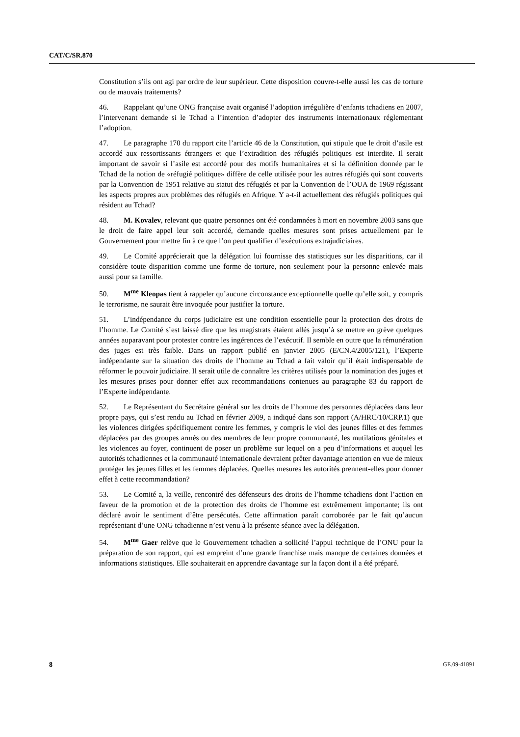CAT/C/SR.870
Constitution s’ils ont agi par ordre de leur supérieur. Cette disposition couvre-t-elle aussi les cas de torture ou de mauvais traitements?
46. Rappelant qu’une ONG française avait organisé l’adoption irrégulière d’enfants tchadiens en 2007, l’intervenant demande si le Tchad a l’intention d’adopter des instruments internationaux réglementant l’adoption.
47. Le paragraphe 170 du rapport cite l’article 46 de la Constitution, qui stipule que le droit d’asile est accordé aux ressortissants étrangers et que l’extradition des réfugiés politiques est interdite. Il serait important de savoir si l’asile est accordé pour des motifs humanitaires et si la définition donnée par le Tchad de la notion de «réfugié politique» diffère de celle utilisée pour les autres réfugiés qui sont couverts par la Convention de 1951 relative au statut des réfugiés et par la Convention de l’OUA de 1969 régissant les aspects propres aux problèmes des réfugiés en Afrique. Y a-t-il actuellement des réfugiés politiques qui résident au Tchad?
48. M. Kovalev, relevant que quatre personnes ont été condamnées à mort en novembre 2003 sans que le droit de faire appel leur soit accordé, demande quelles mesures sont prises actuellement par le Gouvernement pour mettre fin à ce que l’on peut qualifier d’exécutions extrajudiciaires.
49. Le Comité apprécierait que la délégation lui fournisse des statistiques sur les disparitions, car il considère toute disparition comme une forme de torture, non seulement pour la personne enlevée mais aussi pour sa famille.
50. M<sup>me</sup> Kleopas tient à rappeler qu’aucune circonstance exceptionnelle quelle qu’elle soit, y compris le terrorisme, ne saurait être invoquée pour justifier la torture.
51. L’indépendance du corps judiciaire est une condition essentielle pour la protection des droits de l’homme. Le Comité s’est laissé dire que les magistrats étaient allés jusqu’à se mettre en grève quelques années auparavant pour protester contre les ingérences de l’exécutif. Il semble en outre que la rémunération des juges est très faible. Dans un rapport publié en janvier 2005 (E/CN.4/2005/121), l’Experte indépendante sur la situation des droits de l’homme au Tchad a fait valoir qu’il était indispensable de réformer le pouvoir judiciaire. Il serait utile de connaître les critères utilisés pour la nomination des juges et les mesures prises pour donner effet aux recommandations contenues au paragraphe 83 du rapport de l’Experte indépendante.
52. Le Représentant du Secrétaire général sur les droits de l’homme des personnes déplacées dans leur propre pays, qui s’est rendu au Tchad en février 2009, a indiqué dans son rapport (A/HRC/10/CRP.1) que les violences dirigées spécifiquement contre les femmes, y compris le viol des jeunes filles et des femmes déplacées par des groupes armés ou des membres de leur propre communauté, les mutilations génitales et les violences au foyer, continuent de poser un problème sur lequel on a peu d’informations et auquel les autorités tchadiennes et la communauté internationale devraient prêter davantage attention en vue de mieux protéger les jeunes filles et les femmes déplacées. Quelles mesures les autorités prennent-elles pour donner effet à cette recommandation?
53. Le Comité a, la veille, rencontré des défenseurs des droits de l’homme tchadiens dont l’action en faveur de la promotion et de la protection des droits de l’homme est extrêmement importante; ils ont déclaré avoir le sentiment d’être persécutés. Cette affirmation paraît corroborée par le fait qu’aucun représentant d’une ONG tchadienne n’est venu à la présente séance avec la délégation.
54. M<sup>me</sup> Gaer relève que le Gouvernement tchadien a sollicité l’appui technique de l’ONU pour la préparation de son rapport, qui est empreint d’une grande franchise mais manque de certaines données et informations statistiques. Elle souhaiterait en apprendre davantage sur la façon dont il a été préparé.
8 GE.09-41891